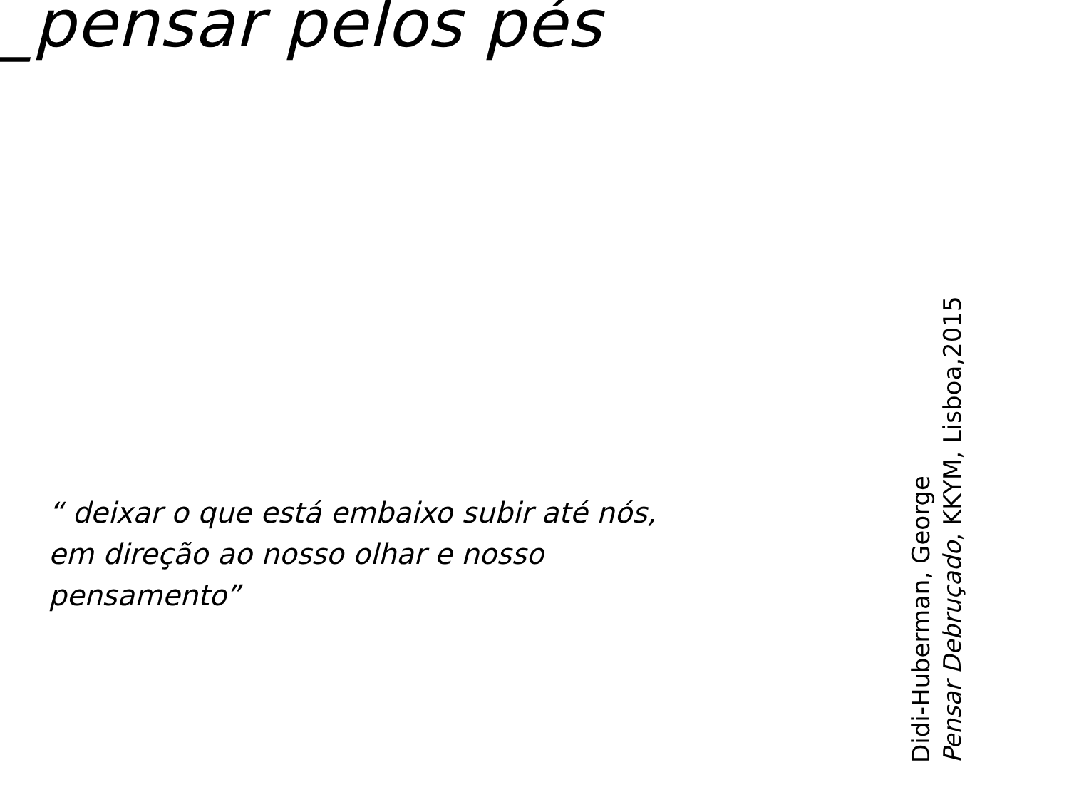_pensar pelos pés
“ deixar o que está embaixo subir até nós, em direção ao nosso olhar e nosso pensamento”
Didi-Huberman, George
Pensar Debruçado, KKYM, Lisboa,2015